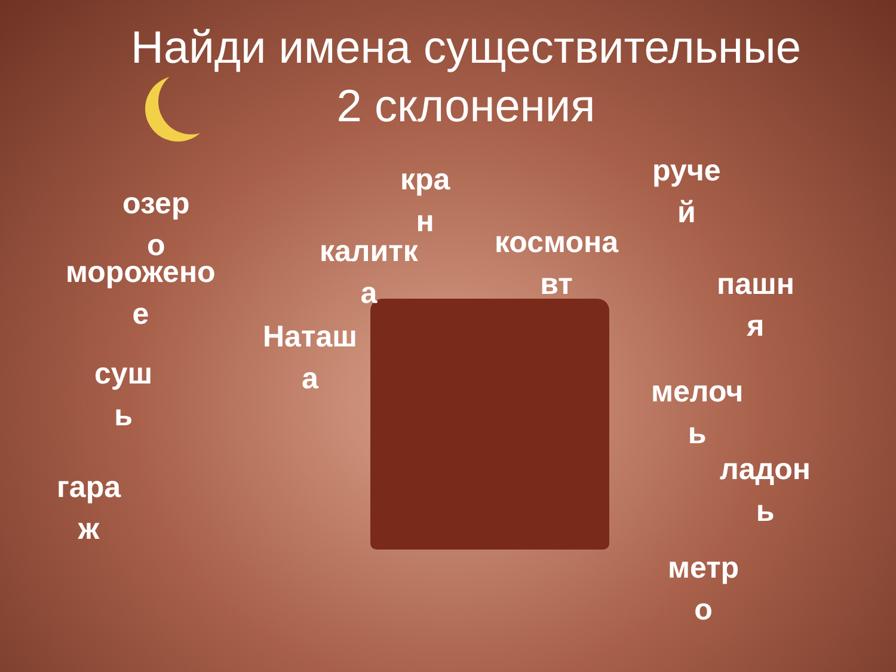Найди имена существительные
2 склонения
озер
о
морожено
е
суш
ь
гара
ж
кра
н
калитк
а
Наташ
а
космона
вт
руче
й
пашн
я
мелоч
ь
ладон
ь
метр
о